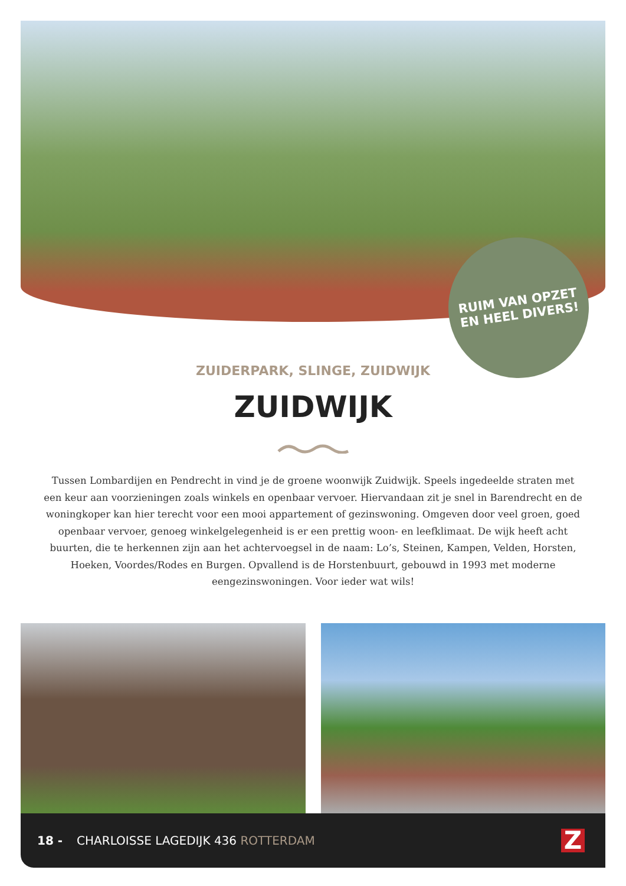RUIM VAN OPZET
EN HEEL DIVERS!
ZUIDERPARK, SLINGE, ZUIDWIJK
ZUIDWIJK
Tussen Lombardijen en Pendrecht in vind je de groene woonwijk Zuidwijk. Speels ingedeelde straten met een keur aan voorzieningen zoals winkels en openbaar vervoer. Hiervandaan zit je snel in Barendrecht en de woningkoper kan hier terecht voor een mooi appartement of gezinswoning. Omgeven door veel groen, goed openbaar vervoer, genoeg winkelgelegenheid is er een prettig woon- en leefklimaat. De wijk heeft acht buurten, die te herkennen zijn aan het achtervoegsel in de naam: Lo’s, Steinen, Kampen, Velden, Horsten, Hoeken, Voordes/Rodes en Burgen. Opvallend is de Horstenbuurt, gebouwd in 1993 met moderne eengezinswoningen. Voor ieder wat wils!
18 - CHARLOISSE LAGEDIJK 436 ROTTERDAM
Z